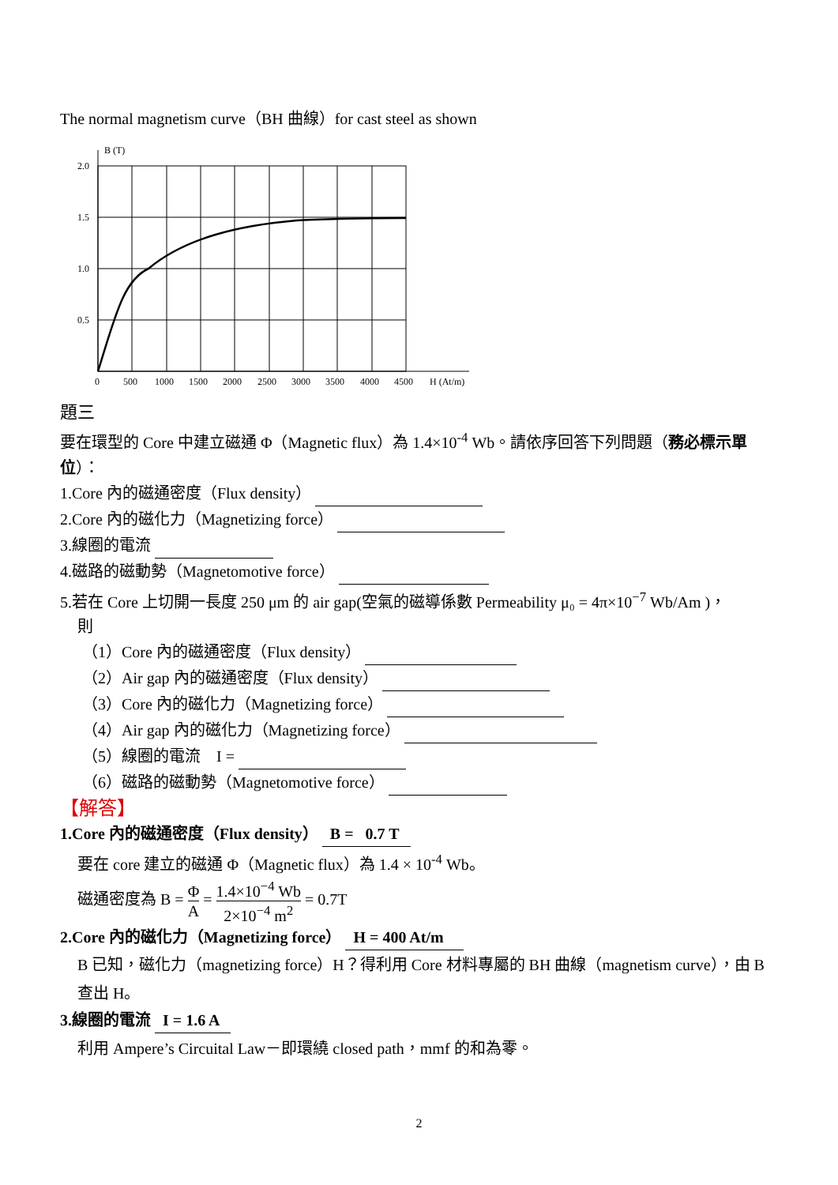The normal magnetism curve（BH 曲線）for cast steel as shown
B (T)
2.0
1.5
1.0
0.5
0
500
1000
1500
2000
2500
3000
3500
4000
4500
H (At/m)
題三
要在環型的 Core 中建立磁通 Φ（Magnetic flux）為 1.4×10<sup>-4</sup> Wb。請依序回答下列問題（務必標示單位）：
1.Core 內的磁通密度（Flux density）
2.Core 內的磁化力（Magnetizing force）
3.線圈的電流
4.磁路的磁動勢（Magnetomotive force）
5.若在 Core 上切開一長度 250 μm 的 air gap(空氣的磁導係數 Permeability μ₀ = 4π×10<sup>−7</sup> Wb/Am )，
則
（1）Core 內的磁通密度（Flux density）
（2）Air gap 內的磁通密度（Flux density）
（3）Core 內的磁化力（Magnetizing force）
（4）Air gap 內的磁化力（Magnetizing force）
（5）線圈的電流　I =
（6）磁路的磁動勢（Magnetomotive force）
【解答】
1.Core 內的磁通密度（Flux density） B = 0.7 T
要在 core 建立的磁通 Φ（Magnetic flux）為 1.4 × 10<sup>-4</sup> Wb。
磁通密度為 B = Φ A = 1.4×10<sup>−4</sup> Wb 2×10<sup>−4</sup> m<sup>2</sup> = 0.7T
2.Core 內的磁化力（Magnetizing force） H = 400 At/m
B 已知，磁化力（magnetizing force）H？得利用 Core 材料專屬的 BH 曲線（magnetism curve），由 B 查出 H。
3.線圈的電流 I = 1.6 A
利用 Ampere’s Circuital Law－即環繞 closed path，mmf 的和為零。
2